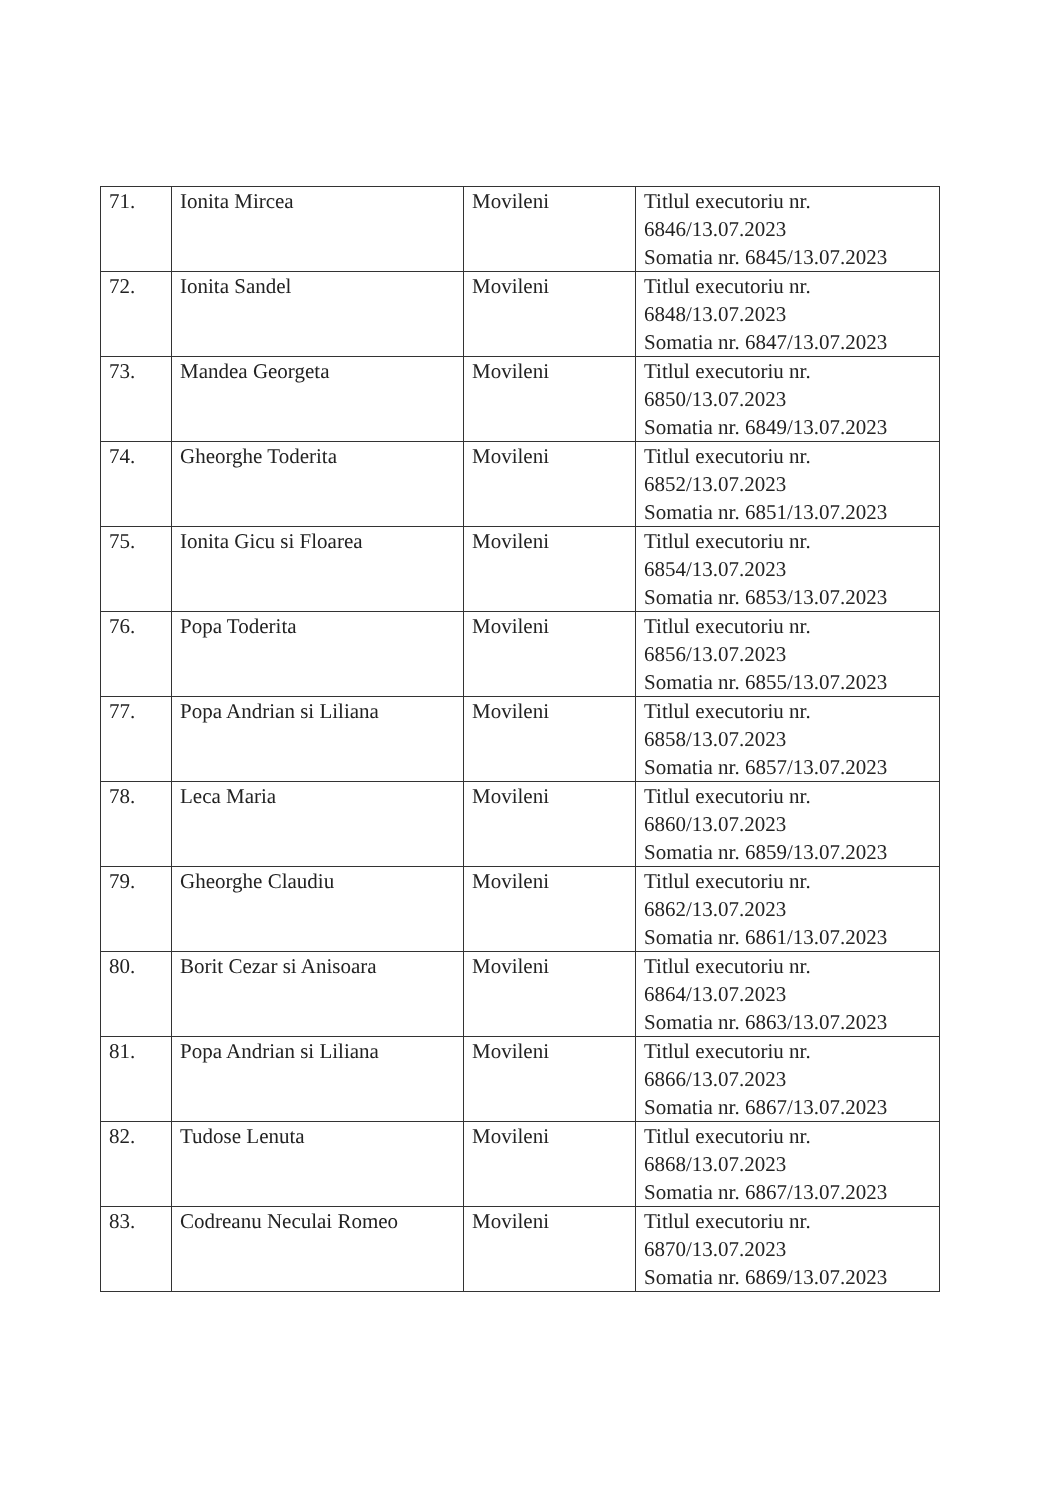| 71. | Ionita Mircea | Movileni | Titlul executoriu nr. 6846/13.07.2023 Somatia nr. 6845/13.07.2023 |
| 72. | Ionita Sandel | Movileni | Titlul executoriu nr. 6848/13.07.2023 Somatia nr. 6847/13.07.2023 |
| 73. | Mandea Georgeta | Movileni | Titlul executoriu nr. 6850/13.07.2023 Somatia nr. 6849/13.07.2023 |
| 74. | Gheorghe Toderita | Movileni | Titlul executoriu nr. 6852/13.07.2023 Somatia nr. 6851/13.07.2023 |
| 75. | Ionita Gicu si Floarea | Movileni | Titlul executoriu nr. 6854/13.07.2023 Somatia nr. 6853/13.07.2023 |
| 76. | Popa Toderita | Movileni | Titlul executoriu nr. 6856/13.07.2023 Somatia nr. 6855/13.07.2023 |
| 77. | Popa Andrian si Liliana | Movileni | Titlul executoriu nr. 6858/13.07.2023 Somatia nr. 6857/13.07.2023 |
| 78. | Leca Maria | Movileni | Titlul executoriu nr. 6860/13.07.2023 Somatia nr. 6859/13.07.2023 |
| 79. | Gheorghe Claudiu | Movileni | Titlul executoriu nr. 6862/13.07.2023 Somatia nr. 6861/13.07.2023 |
| 80. | Borit Cezar si Anisoara | Movileni | Titlul executoriu nr. 6864/13.07.2023 Somatia nr. 6863/13.07.2023 |
| 81. | Popa Andrian si Liliana | Movileni | Titlul executoriu nr. 6866/13.07.2023 Somatia nr. 6867/13.07.2023 |
| 82. | Tudose Lenuta | Movileni | Titlul executoriu nr. 6868/13.07.2023 Somatia nr. 6867/13.07.2023 |
| 83. | Codreanu Neculai Romeo | Movileni | Titlul executoriu nr. 6870/13.07.2023 Somatia nr. 6869/13.07.2023 |